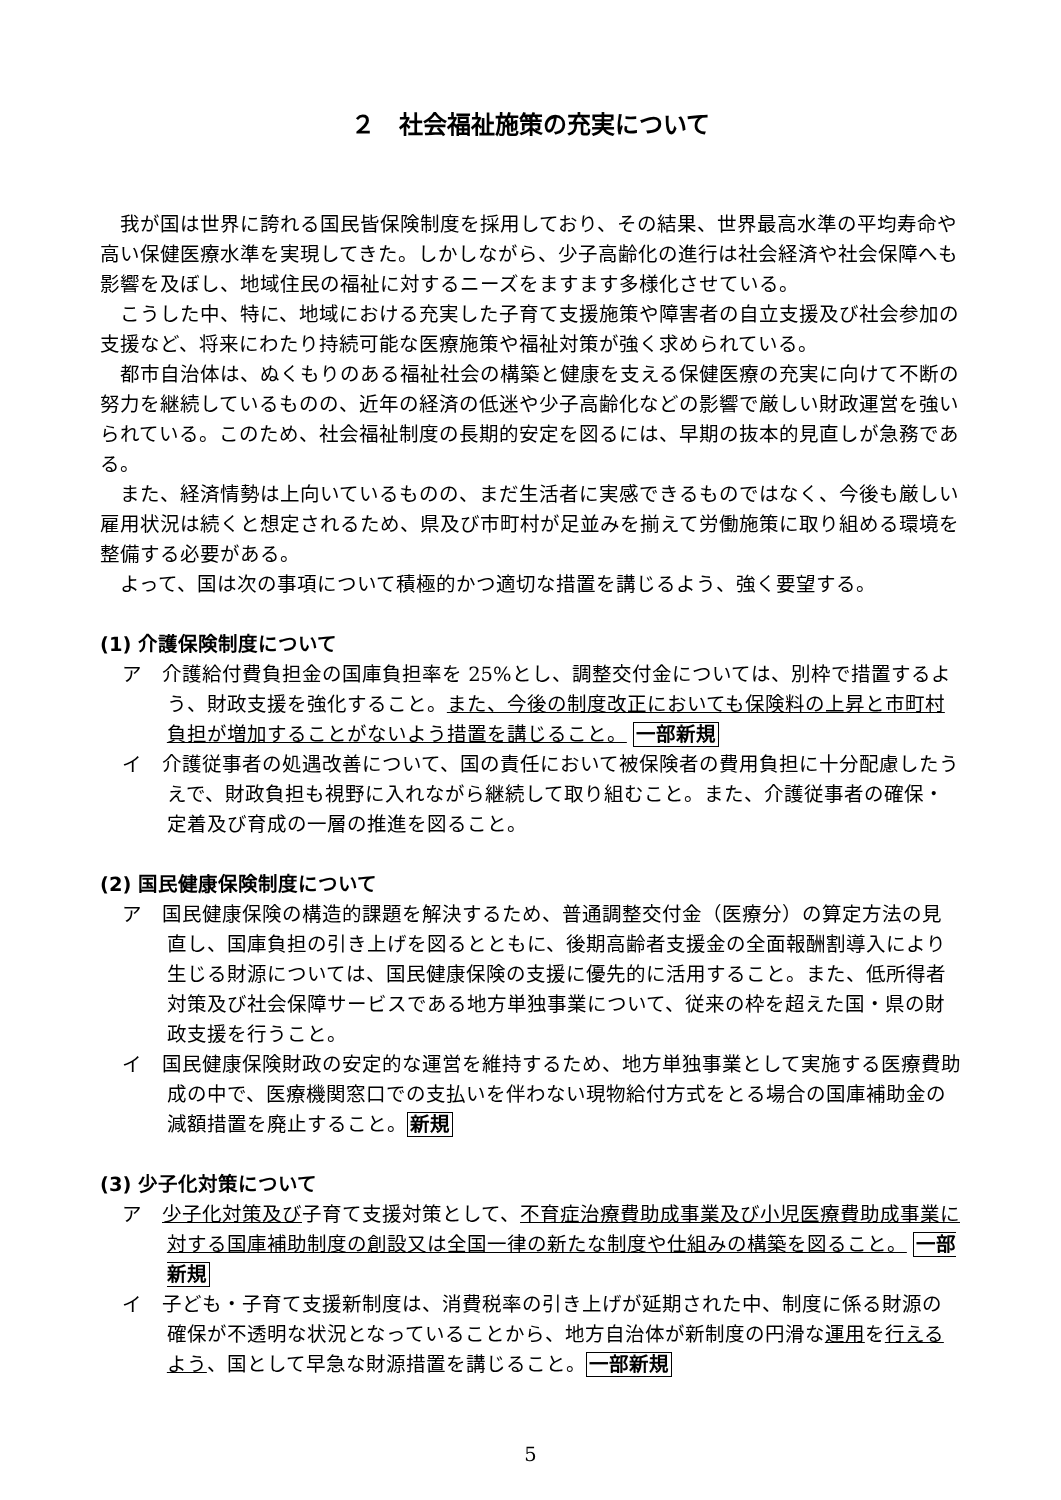２　社会福祉施策の充実について
我が国は世界に誇れる国民皆保険制度を採用しており、その結果、世界最高水準の平均寿命や高い保健医療水準を実現してきた。しかしながら、少子高齢化の進行は社会経済や社会保障へも影響を及ぼし、地域住民の福祉に対するニーズをますます多様化させている。
こうした中、特に、地域における充実した子育て支援施策や障害者の自立支援及び社会参加の支援など、将来にわたり持続可能な医療施策や福祉対策が強く求められている。
都市自治体は、ぬくもりのある福祉社会の構築と健康を支える保健医療の充実に向けて不断の努力を継続しているものの、近年の経済の低迷や少子高齢化などの影響で厳しい財政運営を強いられている。このため、社会福祉制度の長期的安定を図るには、早期の抜本的見直しが急務である。
また、経済情勢は上向いているものの、まだ生活者に実感できるものではなく、今後も厳しい雇用状況は続くと想定されるため、県及び市町村が足並みを揃えて労働施策に取り組める環境を整備する必要がある。
よって、国は次の事項について積極的かつ適切な措置を講じるよう、強く要望する。
(1) 介護保険制度について
ア　介護給付費負担金の国庫負担率を 25%とし、調整交付金については、別枠で措置するよう、財政支援を強化すること。また、今後の制度改正においても保険料の上昇と市町村負担が増加することがないよう措置を講じること。 一部新規
イ　介護従事者の処遇改善について、国の責任において被保険者の費用負担に十分配慮したうえで、財政負担も視野に入れながら継続して取り組むこと。また、介護従事者の確保・定着及び育成の一層の推進を図ること。
(2) 国民健康保険制度について
ア　国民健康保険の構造的課題を解決するため、普通調整交付金（医療分）の算定方法の見直し、国庫負担の引き上げを図るとともに、後期高齢者支援金の全面報酬割導入により生じる財源については、国民健康保険の支援に優先的に活用すること。また、低所得者対策及び社会保障サービスである地方単独事業について、従来の枠を超えた国・県の財政支援を行うこと。
イ　国民健康保険財政の安定的な運営を維持するため、地方単独事業として実施する医療費助成の中で、医療機関窓口での支払いを伴わない現物給付方式をとる場合の国庫補助金の減額措置を廃止すること。新規
(3) 少子化対策について
ア　少子化対策及び子育て支援対策として、不育症治療費助成事業及び小児医療費助成事業に対する国庫補助制度の創設又は全国一律の新たな制度や仕組みの構築を図ること。 一部新規
イ　子ども・子育て支援新制度は、消費税率の引き上げが延期された中、制度に係る財源の確保が不透明な状況となっていることから、地方自治体が新制度の円滑な運用を行えるよう、国として早急な財源措置を講じること。一部新規
5